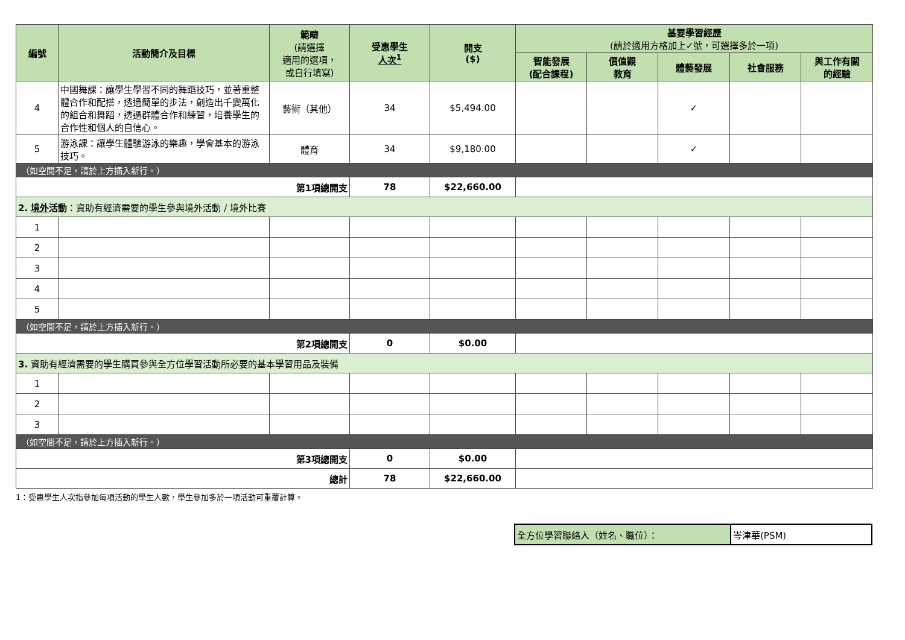| 編號 | 活動簡介及目標 | 範疇 (請選擇 適用的選項， 或自行填寫) | 受惠學生 人次<sup>1</sup> | 開支 ($) | 基要學習經歷 (請於適用方格加上✓號，可選擇多於一項) | | | | |
| --- | --- | --- | --- | --- | --- | --- | --- | --- | --- |
| | | | | | 智能發展 (配合課程) | 價值觀 教育 | 體藝發展 | 社會服務 | 與工作有關 的經驗 |
| 4 | 中國舞課：讓學生學習不同的舞蹈技巧，並著重整體合作和配搭，透過簡單的步法，創造出千變萬化的組合和舞蹈，透過群體合作和練習，培養學生的合作性和個人的自信心。 | 藝術（其他） | 34 | $5,494.00 | | | ✓ | | |
| 5 | 游泳課：讓學生體驗游泳的樂趣，學會基本的游泳技巧。 | 體育 | 34 | $9,180.00 | | | ✓ | | |
| （如空間不足，請於上方插入新行。） | | | | | | | | | |
| 第1項總開支 | | | 78 | $22,660.00 | | | | | |
| 2. 境外 活動 ：資助有經濟需要的學生參與境外活動 / 境外比賽 | | | | | | | | | |
| 1 | | | | | | | | | |
| 2 | | | | | | | | | |
| 3 | | | | | | | | | |
| 4 | | | | | | | | | |
| 5 | | | | | | | | | |
| （如空間不足，請於上方插入新行。） | | | | | | | | | |
| 第2項總開支 | | | 0 | $0.00 | | | | | |
| 3. 資助有經濟需要的學生購買參與全方位學習活動所必要的基本學習用品及裝備 | | | | | | | | | |
| 1 | | | | | | | | | |
| 2 | | | | | | | | | |
| 3 | | | | | | | | | |
| （如空間不足，請於上方插入新行。） | | | | | | | | | |
| 第3項總開支 | | | 0 | $0.00 | | | | | |
| 總計 | | | 78 | $22,660.00 | | | | | |
1：受惠學生人次指參加每項活動的學生人數，學生參加多於一項活動可重覆計算。
| 全方位學習聯絡人（姓名、職位）： | 岑津華(PSM) |